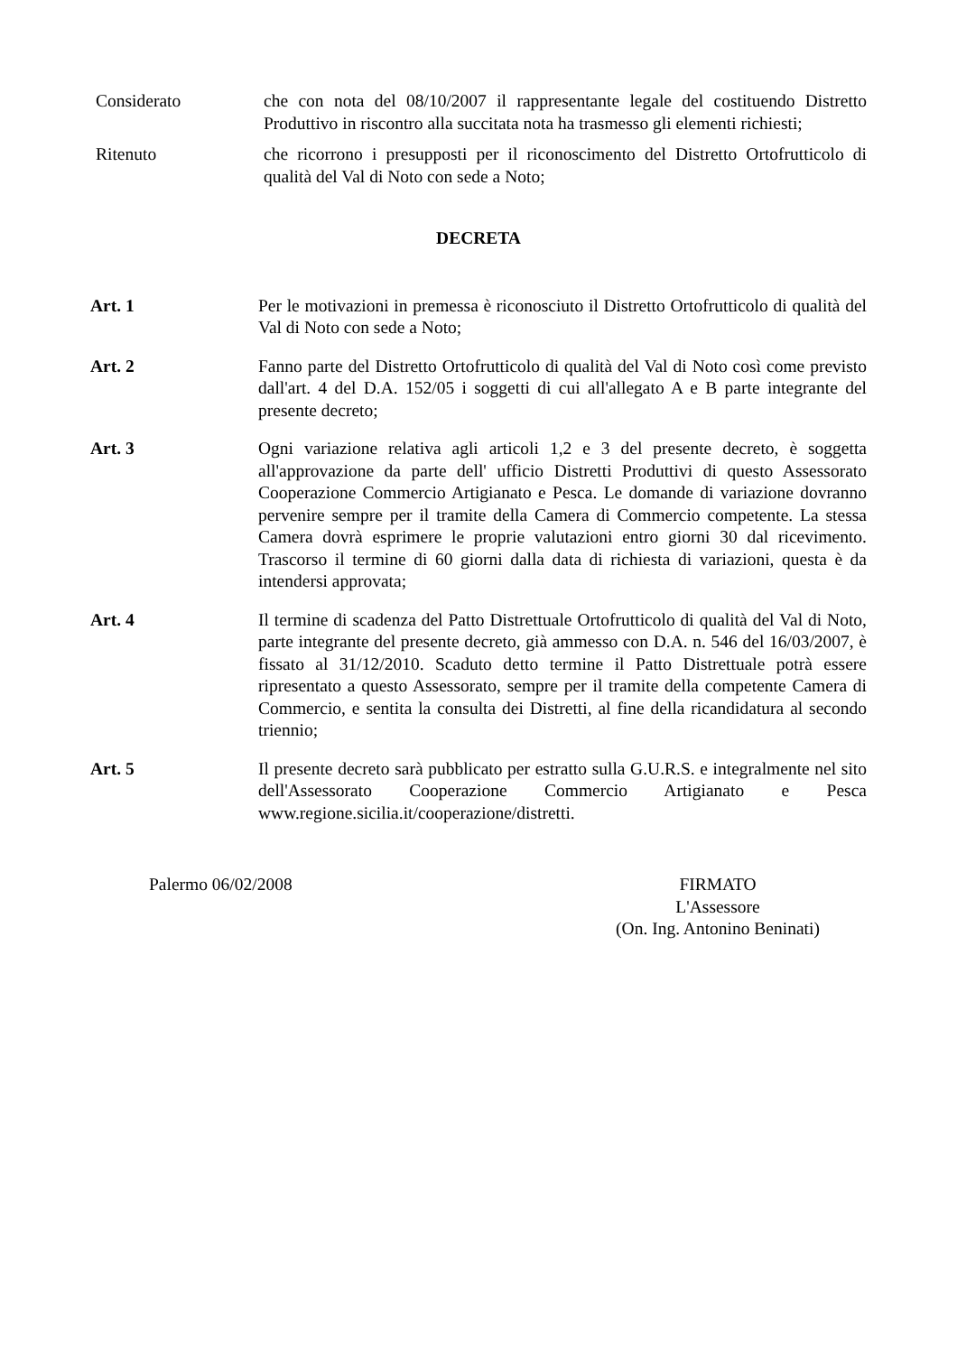Considerato che con nota del 08/10/2007 il rappresentante legale del costituendo Distretto Produttivo in riscontro alla succitata nota ha trasmesso gli elementi richiesti;
Ritenuto che ricorrono i presupposti per il riconoscimento del Distretto Ortofrutticolo di qualità del Val di Noto con sede a Noto;
DECRETA
Art. 1 Per le motivazioni in premessa è riconosciuto il Distretto Ortofrutticolo di qualità del Val di Noto con sede a Noto;
Art. 2 Fanno parte del Distretto Ortofrutticolo di qualità del Val di Noto così come previsto dall'art. 4 del D.A. 152/05 i soggetti di cui all'allegato A e B parte integrante del presente decreto;
Art. 3 Ogni variazione relativa agli articoli 1,2 e 3 del presente decreto, è soggetta all'approvazione da parte dell' ufficio Distretti Produttivi di questo Assessorato Cooperazione Commercio Artigianato e Pesca. Le domande di variazione dovranno pervenire sempre per il tramite della Camera di Commercio competente. La stessa Camera dovrà esprimere le proprie valutazioni entro giorni 30 dal ricevimento. Trascorso il termine di 60 giorni dalla data di richiesta di variazioni, questa è da intendersi approvata;
Art. 4 Il termine di scadenza del Patto Distrettuale Ortofrutticolo di qualità del Val di Noto, parte integrante del presente decreto, già ammesso con D.A. n. 546 del 16/03/2007, è fissato al 31/12/2010. Scaduto detto termine il Patto Distrettuale potrà essere ripresentato a questo Assessorato, sempre per il tramite della competente Camera di Commercio, e sentita la consulta dei Distretti, al fine della ricandidatura al secondo triennio;
Art. 5 Il presente decreto sarà pubblicato per estratto sulla G.U.R.S. e integralmente nel sito dell'Assessorato Cooperazione Commercio Artigianato e Pesca www.regione.sicilia.it/cooperazione/distretti.
Palermo 06/02/2008 FIRMATO
L'Assessore
(On. Ing. Antonino Beninati)